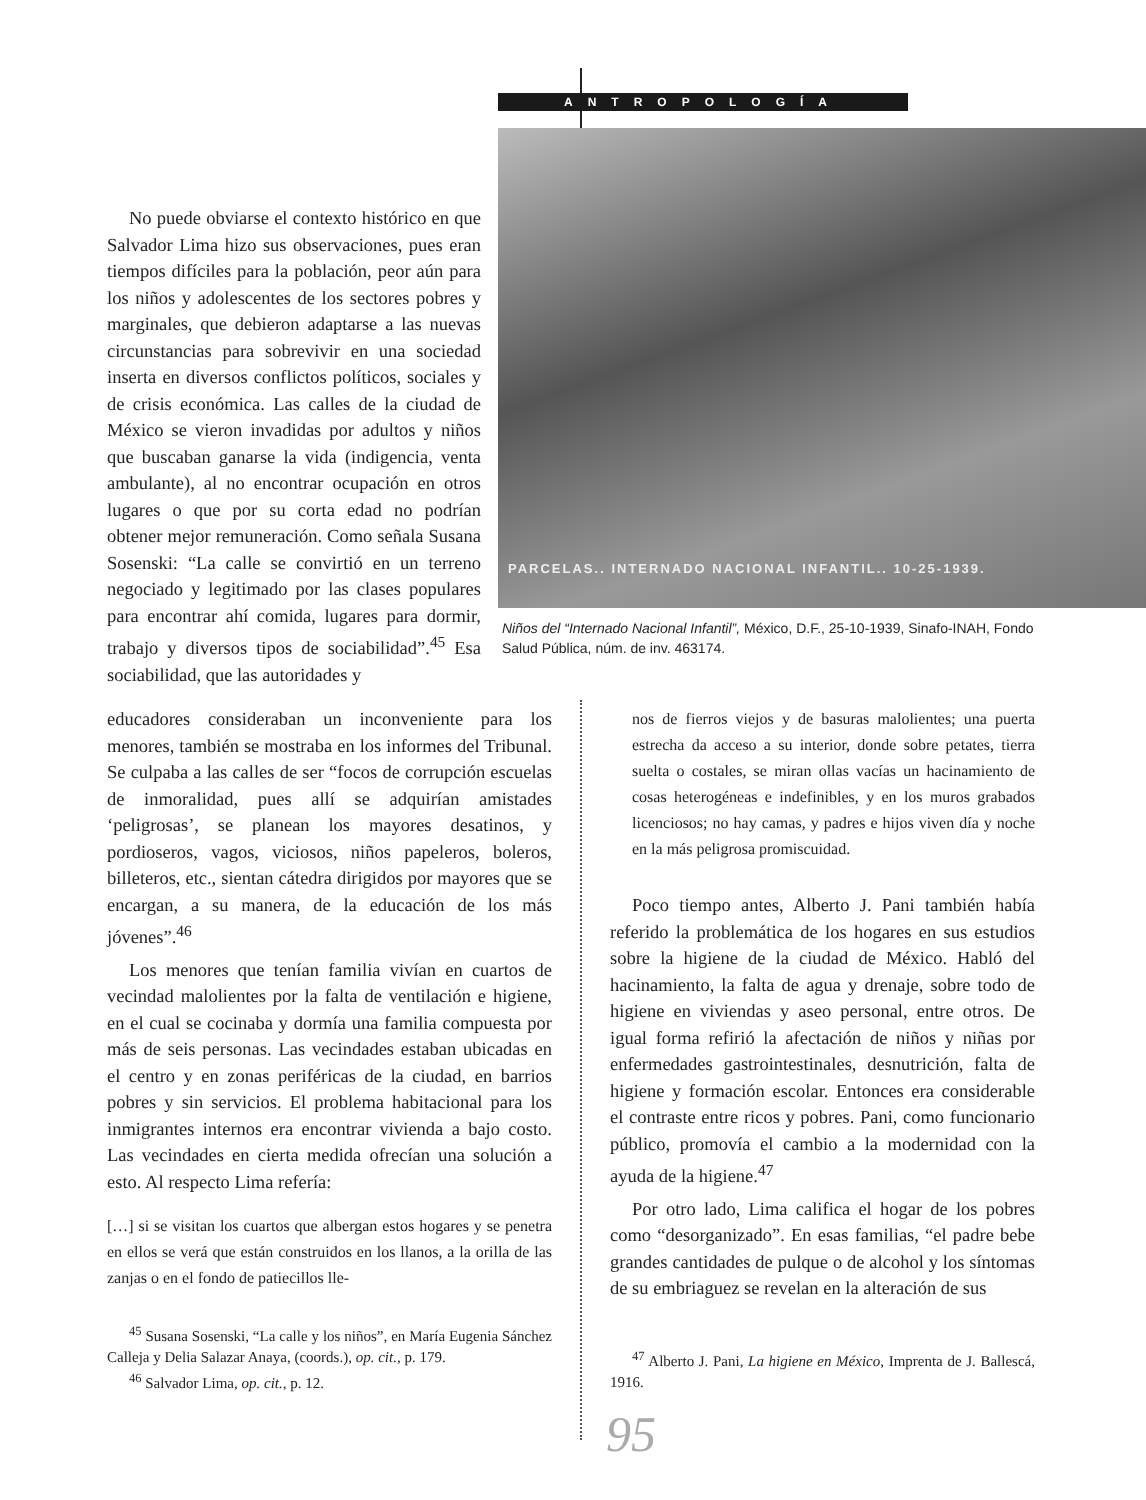ANTROPOLOGÍA
PARCELAS.. INTERNADO NACIONAL INFANTIL.. 10-25-1939.
Niños del “Internado Nacional Infantil”, México, D.F., 25-10-1939, Sinafo-INAH, Fondo Salud Pública, núm. de inv. 463174.
No puede obviarse el contexto histórico en que Salvador Lima hizo sus observaciones, pues eran tiempos difíciles para la población, peor aún para los niños y adolescentes de los sectores pobres y marginales, que debieron adaptarse a las nuevas circunstancias para sobrevivir en una sociedad inserta en diversos conflictos políticos, sociales y de crisis económica. Las calles de la ciudad de México se vieron invadidas por adultos y niños que buscaban ganarse la vida (indigencia, venta ambulante), al no encontrar ocupación en otros lugares o que por su corta edad no podrían obtener mejor remuneración. Como señala Susana Sosenski: “La calle se convirtió en un terreno negociado y legitimado por las clases populares para encontrar ahí comida, lugares para dormir, trabajo y diversos tipos de sociabilidad”.<sup>45</sup> Esa sociabilidad, que las autoridades y
educadores consideraban un inconveniente para los menores, también se mostraba en los informes del Tribunal. Se culpaba a las calles de ser “focos de corrupción escuelas de inmoralidad, pues allí se adquirían amistades ‘peligrosas’, se planean los mayores desatinos, y pordioseros, vagos, viciosos, niños papeleros, boleros, billeteros, etc., sientan cátedra dirigidos por mayores que se encargan, a su manera, de la educación de los más jóvenes”.<sup>46</sup>
Los menores que tenían familia vivían en cuartos de vecindad malolientes por la falta de ventilación e higiene, en el cual se cocinaba y dormía una familia compuesta por más de seis personas. Las vecindades estaban ubicadas en el centro y en zonas periféricas de la ciudad, en barrios pobres y sin servicios. El problema habitacional para los inmigrantes internos era encontrar vivienda a bajo costo. Las vecindades en cierta medida ofrecían una solución a esto. Al respecto Lima refería:
[…] si se visitan los cuartos que albergan estos hogares y se penetra en ellos se verá que están construidos en los llanos, a la orilla de las zanjas o en el fondo de patiecillos lle-
<sup>45</sup> Susana Sosenski, “La calle y los niños”, en María Eugenia Sánchez Calleja y Delia Salazar Anaya, (coords.), op. cit., p. 179.
<sup>46</sup> Salvador Lima, op. cit., p. 12.
nos de fierros viejos y de basuras malolientes; una puerta estrecha da acceso a su interior, donde sobre petates, tierra suelta o costales, se miran ollas vacías un hacinamiento de cosas heterogéneas e indefinibles, y en los muros grabados licenciosos; no hay camas, y padres e hijos viven día y noche en la más peligrosa promiscuidad.
Poco tiempo antes, Alberto J. Pani también había referido la problemática de los hogares en sus estudios sobre la higiene de la ciudad de México. Habló del hacinamiento, la falta de agua y drenaje, sobre todo de higiene en viviendas y aseo personal, entre otros. De igual forma refirió la afectación de niños y niñas por enfermedades gastrointestinales, desnutrición, falta de higiene y formación escolar. Entonces era considerable el contraste entre ricos y pobres. Pani, como funcionario público, promovía el cambio a la modernidad con la ayuda de la higiene.<sup>47</sup>
Por otro lado, Lima califica el hogar de los pobres como “desorganizado”. En esas familias, “el padre bebe grandes cantidades de pulque o de alcohol y los síntomas de su embriaguez se revelan en la alteración de sus
<sup>47</sup> Alberto J. Pani, La higiene en México, Imprenta de J. Ballescá, 1916.
95